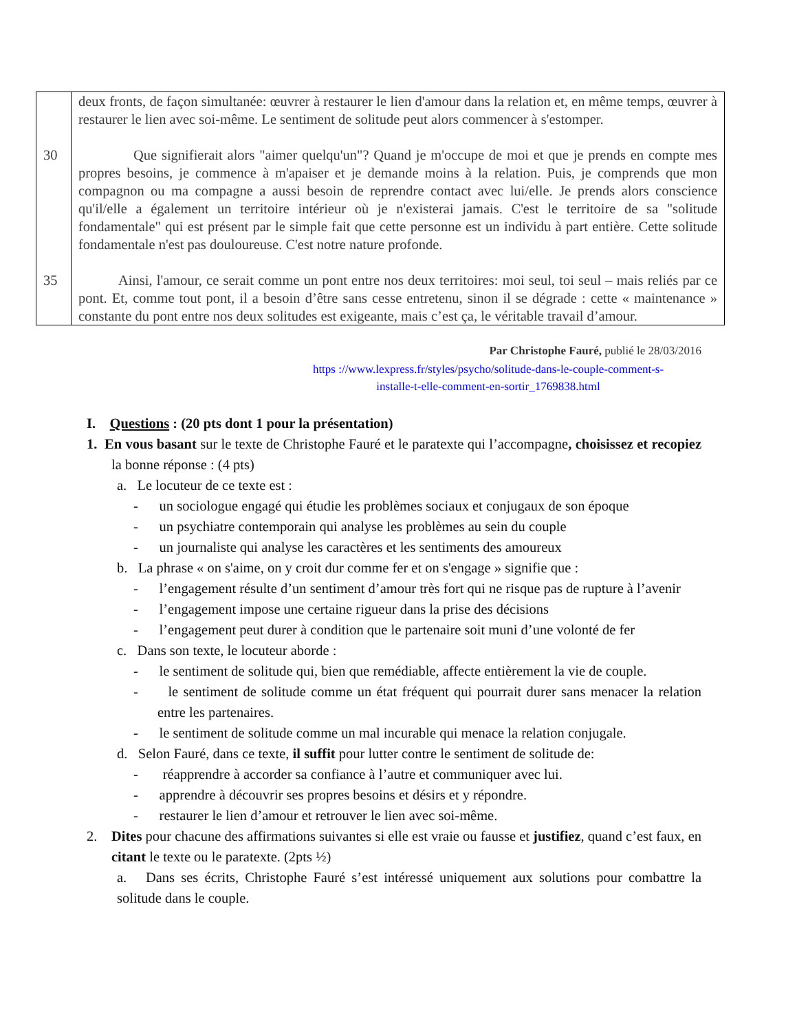| 30 35 | deux fronts, de façon simultanée: œuvrer à restaurer le lien d'amour dans la relation et, en même temps, œuvrer à restaurer le lien avec soi-même. Le sentiment de solitude peut alors commencer à s'estomper. Que signifierait alors "aimer quelqu'un"? Quand je m'occupe de moi et que je prends en compte mes propres besoins, je commence à m'apaiser et je demande moins à la relation. Puis, je comprends que mon compagnon ou ma compagne a aussi besoin de reprendre contact avec lui/elle. Je prends alors conscience qu'il/elle a également un territoire intérieur où je n'existerai jamais. C'est le territoire de sa "solitude fondamentale" qui est présent par le simple fait que cette personne est un individu à part entière. Cette solitude fondamentale n'est pas douloureuse. C'est notre nature profonde. Ainsi, l'amour, ce serait comme un pont entre nos deux territoires: moi seul, toi seul – mais reliés par ce pont. Et, comme tout pont, il a besoin d’être sans cesse entretenu, sinon il se dégrade : cette « maintenance » constante du pont entre nos deux solitudes est exigeante, mais c’est ça, le véritable travail d’amour. |
Par Christophe Fauré, publié le 28/03/2016
https ://www.lexpress.fr/styles/psycho/solitude-dans-le-couple-comment-s-
installe-t-elle-comment-en-sortir_1769838.html
I. Questions : (20 pts dont 1 pour la présentation)
1. En vous basant sur le texte de Christophe Fauré et le paratexte qui l’accompagne, choisissez et recopiez la bonne réponse : (4 pts)
a. Le locuteur de ce texte est :
- un sociologue engagé qui étudie les problèmes sociaux et conjugaux de son époque
- un psychiatre contemporain qui analyse les problèmes au sein du couple
- un journaliste qui analyse les caractères et les sentiments des amoureux
b. La phrase « on s'aime, on y croit dur comme fer et on s'engage » signifie que :
- l’engagement résulte d’un sentiment d’amour très fort qui ne risque pas de rupture à l’avenir
- l’engagement impose une certaine rigueur dans la prise des décisions
- l’engagement peut durer à condition que le partenaire soit muni d’une volonté de fer
c. Dans son texte, le locuteur aborde :
- le sentiment de solitude qui, bien que remédiable, affecte entièrement la vie de couple.
- le sentiment de solitude comme un état fréquent qui pourrait durer sans menacer la relation entre les partenaires.
- le sentiment de solitude comme un mal incurable qui menace la relation conjugale.
d. Selon Fauré, dans ce texte, il suffit pour lutter contre le sentiment de solitude de:
- réapprendre à accorder sa confiance à l’autre et communiquer avec lui.
- apprendre à découvrir ses propres besoins et désirs et y répondre.
- restaurer le lien d’amour et retrouver le lien avec soi-même.
2. Dites pour chacune des affirmations suivantes si elle est vraie ou fausse et justifiez, quand c’est faux, en citant le texte ou le paratexte. (2pts ½)
a. Dans ses écrits, Christophe Fauré s’est intéressé uniquement aux solutions pour combattre la solitude dans le couple.